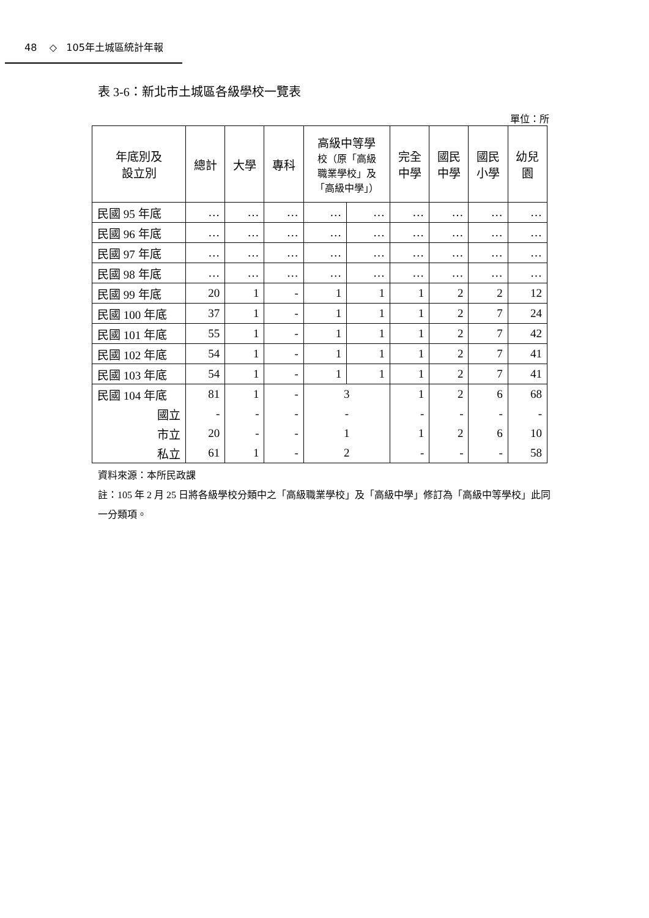48 ◇ 105年土城區統計年報
表 3-6：新北市土城區各級學校一覽表
單位：所
| 年底別及 設立別 | 總計 | 大學 | 專科 | 高級中等學 校（原「高級 職業學校」及 「高級中學」） | | 完全 中學 | 國民 中學 | 國民 小學 | 幼兒 園 |
| --- | --- | --- | --- | --- | --- | --- | --- | --- | --- |
| 民國 95 年底 | … | … | … | … | … | … | … | … | … |
| 民國 96 年底 | … | … | … | … | … | … | … | … | … |
| 民國 97 年底 | … | … | … | … | … | … | … | … | … |
| 民國 98 年底 | … | … | … | … | … | … | … | … | … |
| 民國 99 年底 | 20 | 1 | - | 1 | 1 | 1 | 2 | 2 | 12 |
| 民國 100 年底 | 37 | 1 | - | 1 | 1 | 1 | 2 | 7 | 24 |
| 民國 101 年底 | 55 | 1 | - | 1 | 1 | 1 | 2 | 7 | 42 |
| 民國 102 年底 | 54 | 1 | - | 1 | 1 | 1 | 2 | 7 | 41 |
| 民國 103 年底 | 54 | 1 | - | 1 | 1 | 1 | 2 | 7 | 41 |
| 民國 104 年底 | 81 | 1 | - | 3 | | 1 | 2 | 6 | 68 |
| 國立 | - | - | - | - | | - | - | - | - |
| 市立 | 20 | - | - | 1 | | 1 | 2 | 6 | 10 |
| 私立 | 61 | 1 | - | 2 | | - | - | - | 58 |
資料來源：本所民政課
註：105 年 2 月 25 日將各級學校分類中之「高級職業學校」及「高級中學」修訂為「高級中等學校」此同一分類項。